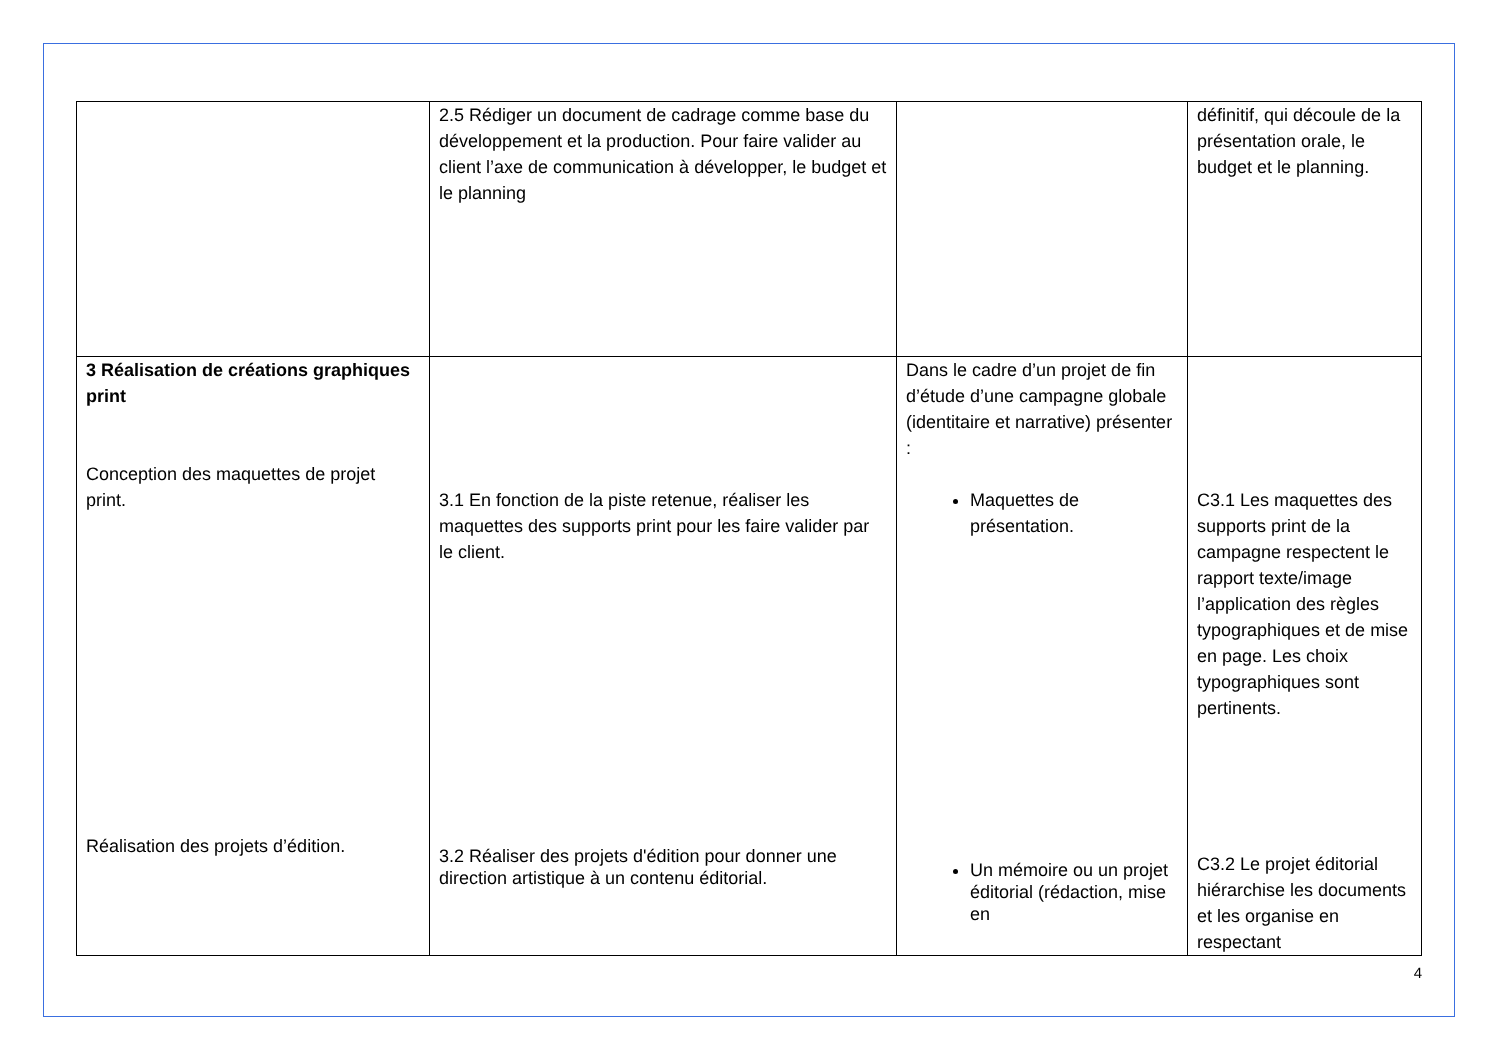| | 2.5 Rédiger un document de cadrage comme base du développement et la production. Pour faire valider au client l’axe de communication à développer, le budget et le planning | | définitif, qui découle de la présentation orale, le budget et le planning. |
| 3 Réalisation de créations graphiques print Conception des maquettes de projet print. Réalisation des projets d’édition. | 3.1 En fonction de la piste retenue, réaliser les maquettes des supports print pour les faire valider par le client. 3.2 Réaliser des projets d'édition pour donner une direction artistique à un contenu éditorial. | Dans le cadre d’un projet de fin d’étude d’une campagne globale (identitaire et narrative) présenter : Maquettes de présentation. Un mémoire ou un projet éditorial (rédaction, mise en | C3.1 Les maquettes des supports print de la campagne respectent le rapport texte/image l’application des règles typographiques et de mise en page. Les choix typographiques sont pertinents. C3.2 Le projet éditorial hiérarchise les documents et les organise en respectant |
4